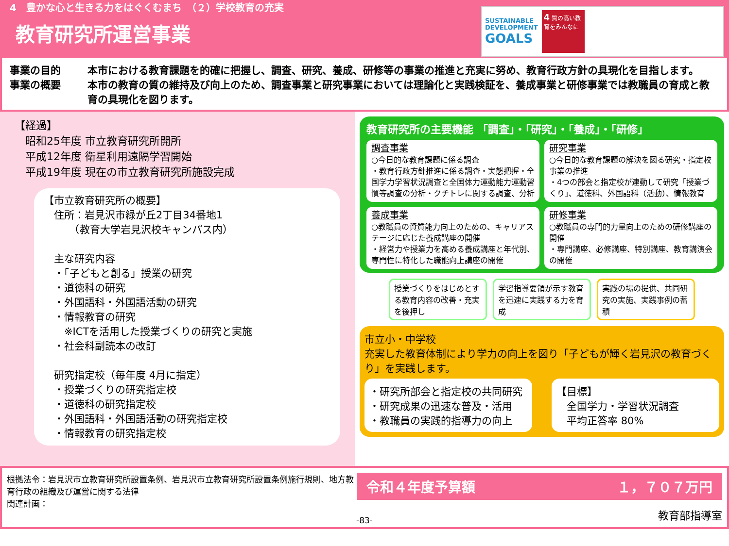4　豊かな心と生きる力をはぐくむまち　（２）学校教育の充実
教育研究所運営事業
SUSTAINABLE
DEVELOPMENT
GOALS
4 質の高い教育をみんなに
事業の目的 本市における教育課題を的確に把握し、調査、研究、養成、研修等の事業の推進と充実に努め、教育行政方針の具現化を目指します。
事業の概要 本市の教育の質の維持及び向上のため、調査事業と研究事業においては理論化と実践検証を、養成事業と研修事業では教職員の育成と教育の具現化を図ります。
【経過】
　昭和25年度 市立教育研究所開所
　平成12年度 衛星利用遠隔学習開始
　平成19年度 現在の市立教育研究所施設完成
【市立教育研究所の概要】
　住所：岩見沢市緑が丘2丁目34番地1
　　　（教育大学岩見沢校キャンパス内）
　主な研究内容
　・「子どもと創る」授業の研究
　・道徳科の研究
　・外国語科・外国語活動の研究
　・情報教育の研究
　　※ICTを活用した授業づくりの研究と実施
　・社会科副読本の改訂
　研究指定校（毎年度 4月に指定）
　・授業づくりの研究指定校
　・道徳科の研究指定校
　・外国語科・外国語活動の研究指定校
　・情報教育の研究指定校
教育研究所の主要機能 「調査」・「研究」・「養成」・「研修」
調査事業
○今日的な教育課題に係る調査
・教育行政方針推進に係る調査・実態把握・全国学力学習状況調査と全国体力運動能力運動習慣等調査の分析・クチトレに関する調査、分析
研究事業
○今日的な教育課題の解決を図る研究・指定校事業の推進
・4つの部会と指定校が連動して研究「授業づくり」、道徳科、外国語科（活動）、情報教育
養成事業
○教職員の資質能力向上のための、キャリアステージに応じた養成講座の開催
・経営力や授業力を高める養成講座と年代別、専門性に特化した職能向上講座の開催
研修事業
○教職員の専門的力量向上のための研修講座の開催
・専門講座、必修講座、特別講座、教育講演会の開催
授業づくりをはじめとする教育内容の改善・充実を後押し
学習指導要領が示す教育を迅速に実践する力を育成
実践の場の提供、共同研究の実施、実践事例の蓄積
市立小・中学校
充実した教育体制により学力の向上を図り「子どもが輝く岩見沢の教育づくり」を実践します。
・研究所部会と指定校の共同研究
・研究成果の迅速な普及・活用
・教職員の実践的指導力の向上
【目標】
　全国学力・学習状況調査
　平均正答率 80%
根拠法令：岩見沢市立教育研究所設置条例、岩見沢市立教育研究所設置条例施行規則、地方教育行政の組織及び運営に関する法律
関連計画：
令和４年度予算額 １，７０７万円
教育部指導室
-83-